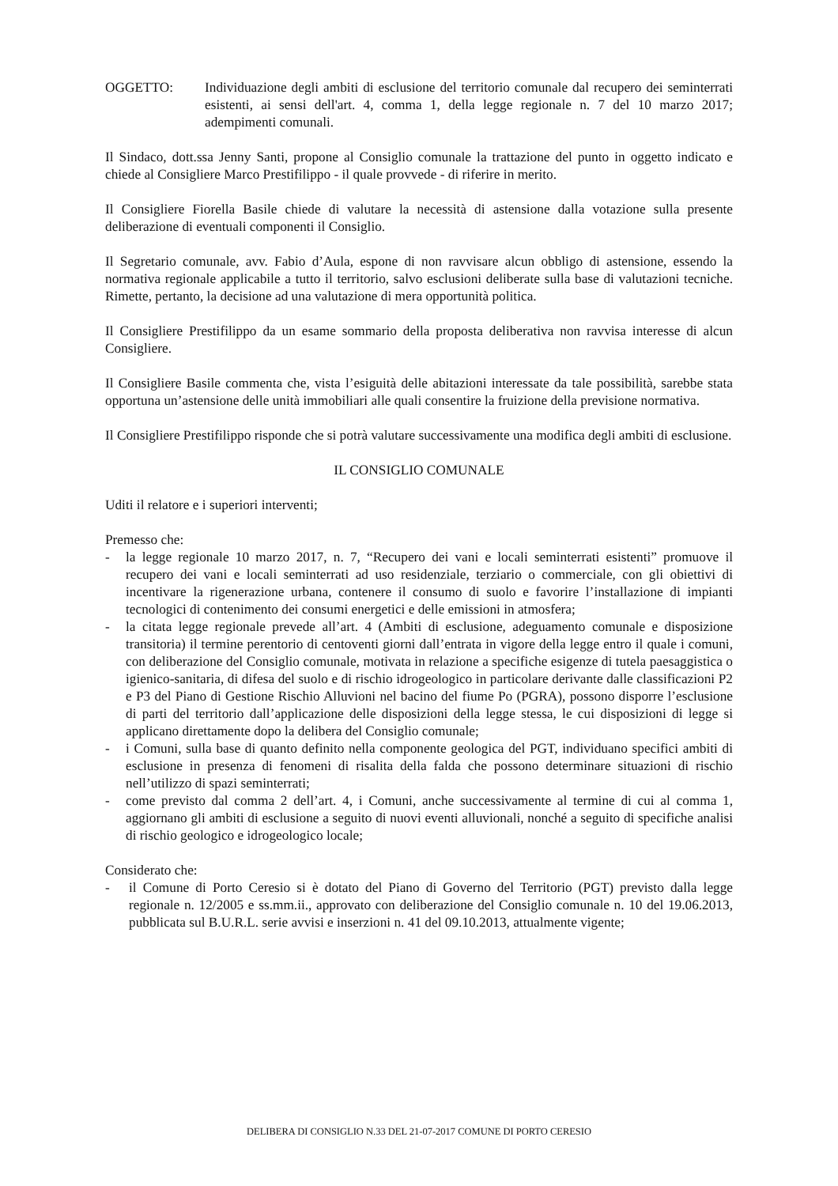OGGETTO: Individuazione degli ambiti di esclusione del territorio comunale dal recupero dei seminterrati esistenti, ai sensi dell'art. 4, comma 1, della legge regionale n. 7 del 10 marzo 2017; adempimenti comunali.
Il Sindaco, dott.ssa Jenny Santi, propone al Consiglio comunale la trattazione del punto in oggetto indicato e chiede al Consigliere Marco Prestifilippo - il quale provvede - di riferire in merito.
Il Consigliere Fiorella Basile chiede di valutare la necessità di astensione dalla votazione sulla presente deliberazione di eventuali componenti il Consiglio.
Il Segretario comunale, avv. Fabio d’Aula, espone di non ravvisare alcun obbligo di astensione, essendo la normativa regionale applicabile a tutto il territorio, salvo esclusioni deliberate sulla base di valutazioni tecniche. Rimette, pertanto, la decisione ad una valutazione di mera opportunità politica.
Il Consigliere Prestifilippo da un esame sommario della proposta deliberativa non ravvisa interesse di alcun Consigliere.
Il Consigliere Basile commenta che, vista l’esiguità delle abitazioni interessate da tale possibilità, sarebbe stata opportuna un’astensione delle unità immobiliari alle quali consentire la fruizione della previsione normativa.
Il Consigliere Prestifilippo risponde che si potrà valutare successivamente una modifica degli ambiti di esclusione.
IL CONSIGLIO COMUNALE
Uditi il relatore e i superiori interventi;
Premesso che:
- la legge regionale 10 marzo 2017, n. 7, “Recupero dei vani e locali seminterrati esistenti” promuove il recupero dei vani e locali seminterrati ad uso residenziale, terziario o commerciale, con gli obiettivi di incentivare la rigenerazione urbana, contenere il consumo di suolo e favorire l’installazione di impianti tecnologici di contenimento dei consumi energetici e delle emissioni in atmosfera;
- la citata legge regionale prevede all’art. 4 (Ambiti di esclusione, adeguamento comunale e disposizione transitoria) il termine perentorio di centoventi giorni dall’entrata in vigore della legge entro il quale i comuni, con deliberazione del Consiglio comunale, motivata in relazione a specifiche esigenze di tutela paesaggistica o igienico-sanitaria, di difesa del suolo e di rischio idrogeologico in particolare derivante dalle classificazioni P2 e P3 del Piano di Gestione Rischio Alluvioni nel bacino del fiume Po (PGRA), possono disporre l’esclusione di parti del territorio dall’applicazione delle disposizioni della legge stessa, le cui disposizioni di legge si applicano direttamente dopo la delibera del Consiglio comunale;
- i Comuni, sulla base di quanto definito nella componente geologica del PGT, individuano specifici ambiti di esclusione in presenza di fenomeni di risalita della falda che possono determinare situazioni di rischio nell’utilizzo di spazi seminterrati;
- come previsto dal comma 2 dell’art. 4, i Comuni, anche successivamente al termine di cui al comma 1, aggiornano gli ambiti di esclusione a seguito di nuovi eventi alluvionali, nonché a seguito di specifiche analisi di rischio geologico e idrogeologico locale;
Considerato che:
- il Comune di Porto Ceresio si è dotato del Piano di Governo del Territorio (PGT) previsto dalla legge regionale n. 12/2005 e ss.mm.ii., approvato con deliberazione del Consiglio comunale n. 10 del 19.06.2013, pubblicata sul B.U.R.L. serie avvisi e inserzioni n. 41 del 09.10.2013, attualmente vigente;
DELIBERA DI CONSIGLIO N.33 DEL 21-07-2017 COMUNE DI PORTO CERESIO